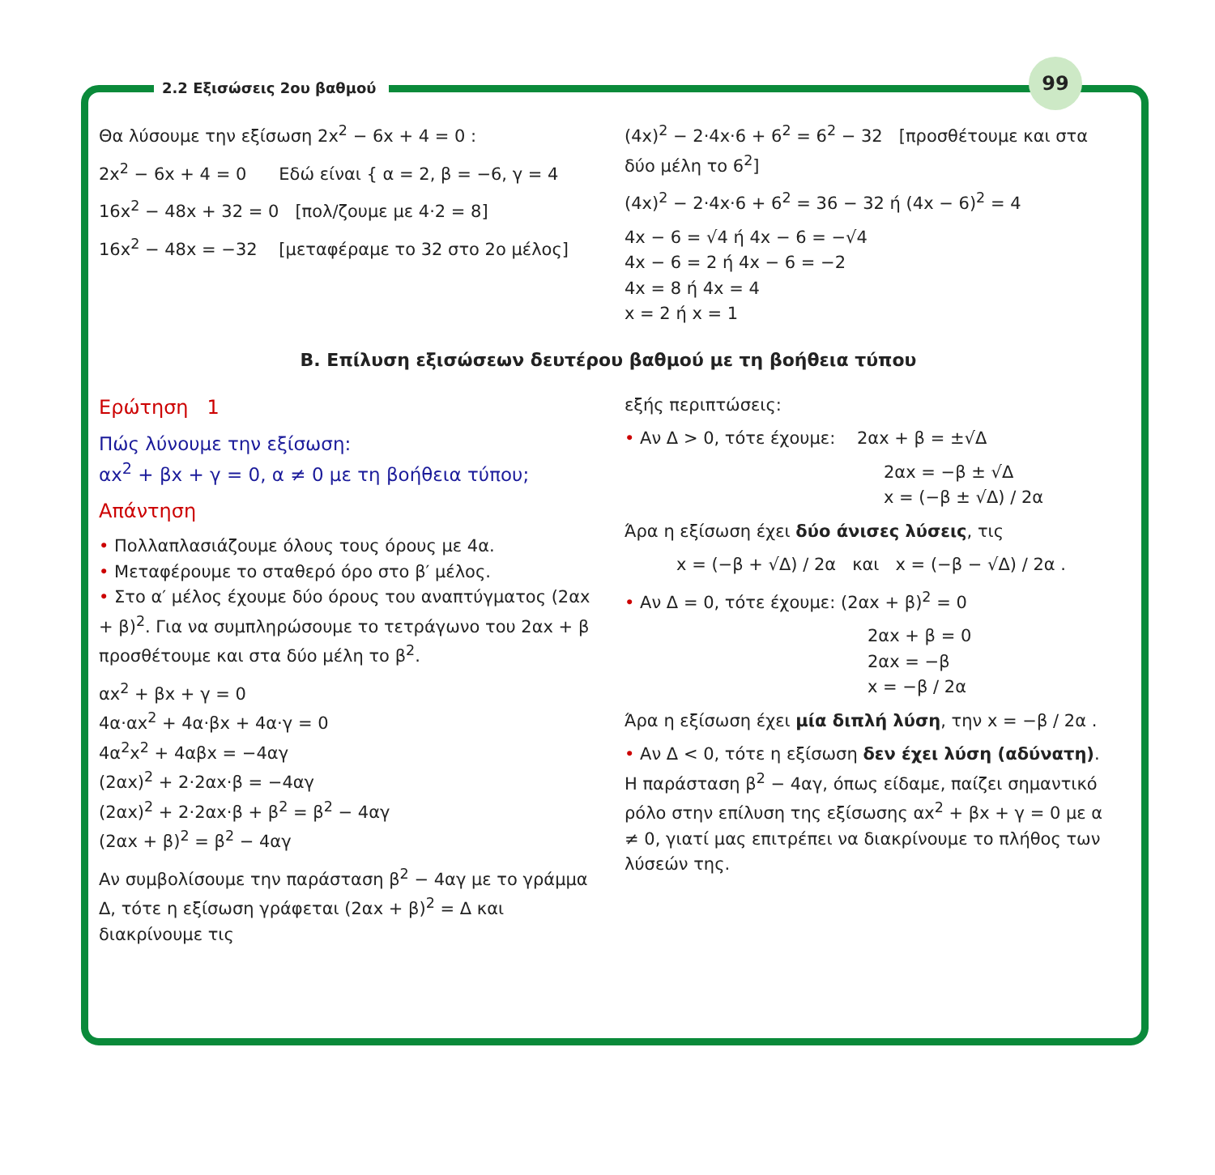99
2.2 Εξισώσεις 2ου βαθμού
Θα λύσουμε την εξίσωση 2x<sup>2</sup> − 6x + 4 = 0 :
2x<sup>2</sup> − 6x + 4 = 0 Εδώ είναι { α = 2, β = −6, γ = 4
16x<sup>2</sup> − 48x + 32 = 0 [πολ/ζουμε με 4·2 = 8]
16x<sup>2</sup> − 48x = −32 [μεταφέραμε το 32 στο 2ο μέλος]
(4x)<sup>2</sup> − 2·4x·6 + 6<sup>2</sup> = 6<sup>2</sup> − 32 [προσθέτουμε και στα δύο μέλη το 6<sup>2</sup>]
(4x)<sup>2</sup> − 2·4x·6 + 6<sup>2</sup> = 36 − 32 ή (4x − 6)<sup>2</sup> = 4
4x − 6 = √4 ή 4x − 6 = −√4
4x − 6 = 2 ή 4x − 6 = −2
4x = 8 ή 4x = 4
x = 2 ή x = 1
Β. Επίλυση εξισώσεων δευτέρου βαθμού με τη βοήθεια τύπου
Ερώτηση 1
Πώς λύνουμε την εξίσωση:
αx<sup>2</sup> + βx + γ = 0, α ≠ 0 με τη βοήθεια τύπου;
Απάντηση
• Πολλαπλασιάζουμε όλους τους όρους με 4α.
• Μεταφέρουμε το σταθερό όρο στο β′ μέλος.
• Στο α′ μέλος έχουμε δύο όρους του αναπτύγματος (2αx + β)<sup>2</sup>. Για να συμπληρώσουμε το τετράγωνο του 2αx + β προσθέτουμε και στα δύο μέλη το β<sup>2</sup>.
αx<sup>2</sup> + βx + γ = 0
4α·αx<sup>2</sup> + 4α·βx + 4α·γ = 0
4α<sup>2</sup>x<sup>2</sup> + 4αβx = −4αγ
(2αx)<sup>2</sup> + 2·2αx·β = −4αγ
(2αx)<sup>2</sup> + 2·2αx·β + β<sup>2</sup> = β<sup>2</sup> − 4αγ
(2αx + β)<sup>2</sup> = β<sup>2</sup> − 4αγ
Αν συμβολίσουμε την παράσταση β<sup>2</sup> − 4αγ με το γράμμα Δ, τότε η εξίσωση γράφεται (2αx + β)<sup>2</sup> = Δ και διακρίνουμε τις
εξής περιπτώσεις:
• Αν Δ > 0, τότε έχουμε: 2αx + β = ±√Δ
2αx = −β ± √Δ
x = (−β ± √Δ) / 2α
Άρα η εξίσωση έχει δύο άνισες λύσεις, τις
x = (−β + √Δ) / 2α και x = (−β − √Δ) / 2α .
• Αν Δ = 0, τότε έχουμε: (2αx + β)<sup>2</sup> = 0
2αx + β = 0
2αx = −β
x = −β / 2α
Άρα η εξίσωση έχει μία διπλή λύση, την x = −β / 2α .
• Αν Δ < 0, τότε η εξίσωση δεν έχει λύση (αδύνατη).
Η παράσταση β<sup>2</sup> − 4αγ, όπως είδαμε, παίζει σημαντικό ρόλο στην επίλυση της εξίσωσης αx<sup>2</sup> + βx + γ = 0 με α ≠ 0, γιατί μας επιτρέπει να διακρίνουμε το πλήθος των λύσεών της.